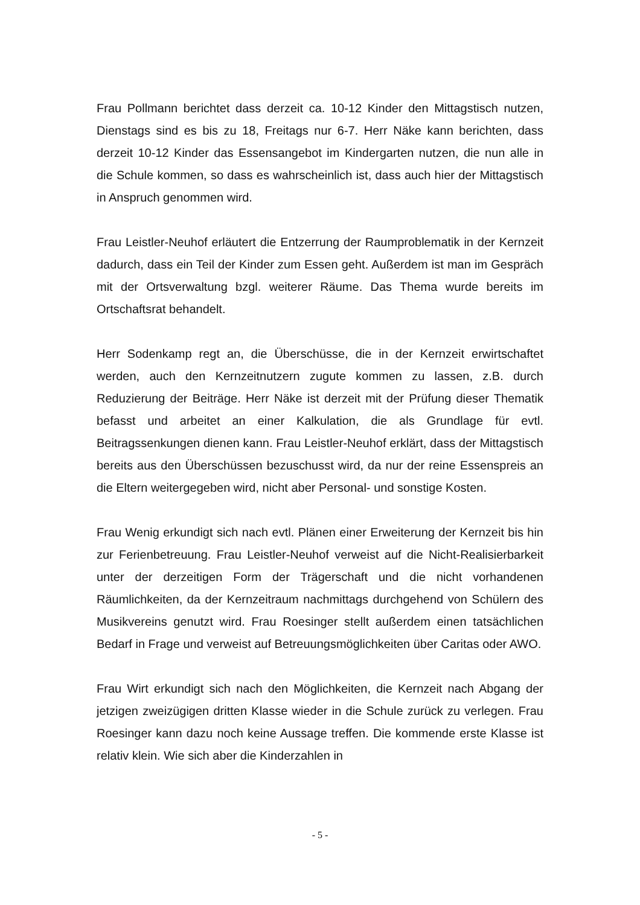Frau Pollmann berichtet dass derzeit ca. 10-12 Kinder den Mittagstisch nutzen, Dienstags sind es bis zu 18, Freitags nur 6-7. Herr Näke kann berichten, dass derzeit 10-12 Kinder das Essensangebot im Kindergarten nutzen, die nun alle in die Schule kommen, so dass es wahrscheinlich ist, dass auch hier der Mittagstisch in Anspruch genommen wird.
Frau Leistler-Neuhof erläutert die Entzerrung der Raumproblematik in der Kernzeit dadurch, dass ein Teil der Kinder zum Essen geht. Außerdem ist man im Gespräch mit der Ortsverwaltung bzgl. weiterer Räume. Das Thema wurde bereits im Ortschaftsrat behandelt.
Herr Sodenkamp regt an, die Überschüsse, die in der Kernzeit erwirtschaftet werden, auch den Kernzeitnutzern zugute kommen zu lassen, z.B. durch Reduzierung der Beiträge. Herr Näke ist derzeit mit der Prüfung dieser Thematik befasst und arbeitet an einer Kalkulation, die als Grundlage für evtl. Beitragssenkungen dienen kann. Frau Leistler-Neuhof erklärt, dass der Mittagstisch bereits aus den Überschüssen bezuschusst wird, da nur der reine Essenspreis an die Eltern weitergegeben wird, nicht aber Personal- und sonstige Kosten.
Frau Wenig erkundigt sich nach evtl. Plänen einer Erweiterung der Kernzeit bis hin zur Ferienbetreuung. Frau Leistler-Neuhof verweist auf die Nicht-Realisierbarkeit unter der derzeitigen Form der Trägerschaft und die nicht vorhandenen Räumlichkeiten, da der Kernzeitraum nachmittags durchgehend von Schülern des Musikvereins genutzt wird. Frau Roesinger stellt außerdem einen tatsächlichen Bedarf in Frage und verweist auf Betreuungsmöglichkeiten über Caritas oder AWO.
Frau Wirt erkundigt sich nach den Möglichkeiten, die Kernzeit nach Abgang der jetzigen zweizügigen dritten Klasse wieder in die Schule zurück zu verlegen. Frau Roesinger kann dazu noch keine Aussage treffen. Die kommende erste Klasse ist relativ klein. Wie sich aber die Kinderzahlen in
- 5 -